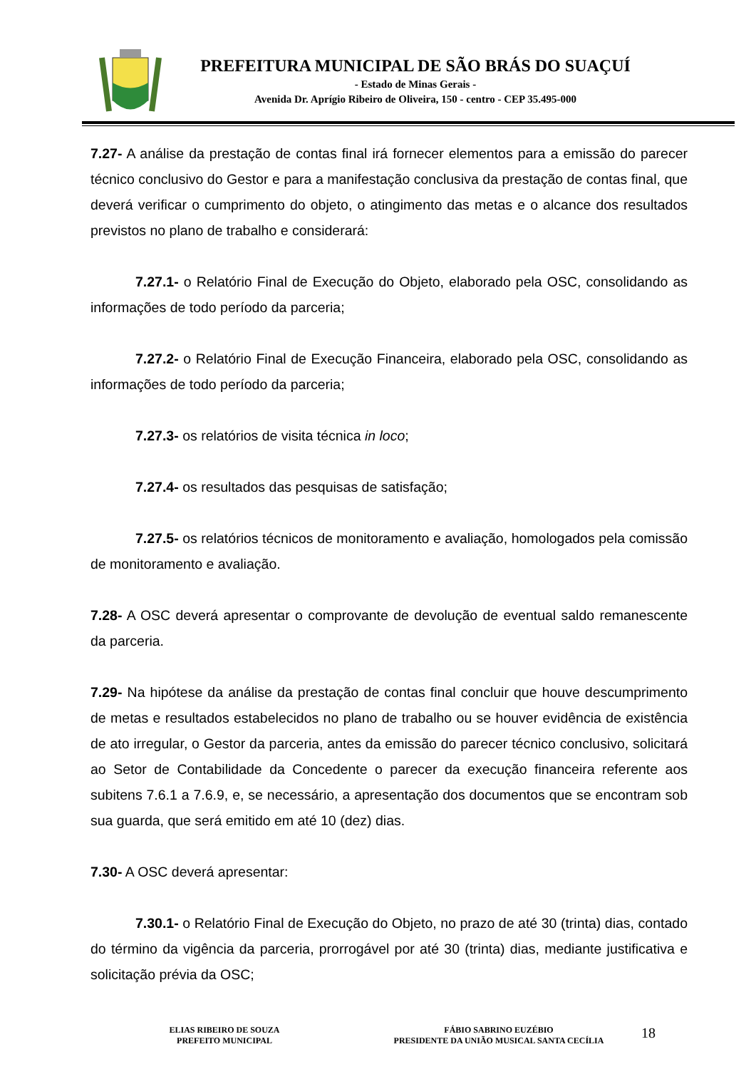PREFEITURA MUNICIPAL DE SÃO BRÁS DO SUAÇUÍ
- Estado de Minas Gerais -
Avenida Dr. Aprígio Ribeiro de Oliveira, 150 - centro - CEP 35.495-000
7.27- A análise da prestação de contas final irá fornecer elementos para a emissão do parecer técnico conclusivo do Gestor e para a manifestação conclusiva da prestação de contas final, que deverá verificar o cumprimento do objeto, o atingimento das metas e o alcance dos resultados previstos no plano de trabalho e considerará:
7.27.1- o Relatório Final de Execução do Objeto, elaborado pela OSC, consolidando as informações de todo período da parceria;
7.27.2- o Relatório Final de Execução Financeira, elaborado pela OSC, consolidando as informações de todo período da parceria;
7.27.3- os relatórios de visita técnica in loco;
7.27.4- os resultados das pesquisas de satisfação;
7.27.5- os relatórios técnicos de monitoramento e avaliação, homologados pela comissão de monitoramento e avaliação.
7.28- A OSC deverá apresentar o comprovante de devolução de eventual saldo remanescente da parceria.
7.29- Na hipótese da análise da prestação de contas final concluir que houve descumprimento de metas e resultados estabelecidos no plano de trabalho ou se houver evidência de existência de ato irregular, o Gestor da parceria, antes da emissão do parecer técnico conclusivo, solicitará ao Setor de Contabilidade da Concedente o parecer da execução financeira referente aos subitens 7.6.1 a 7.6.9, e, se necessário, a apresentação dos documentos que se encontram sob sua guarda, que será emitido em até 10 (dez) dias.
7.30- A OSC deverá apresentar:
7.30.1- o Relatório Final de Execução do Objeto, no prazo de até 30 (trinta) dias, contado do término da vigência da parceria, prorrogável por até 30 (trinta) dias, mediante justificativa e solicitação prévia da OSC;
ELIAS RIBEIRO DE SOUZA
PREFEITO MUNICIPAL
FÁBIO SABRINO EUZÉBIO
PRESIDENTE DA UNIÃO MUSICAL SANTA CECÍLIA
18